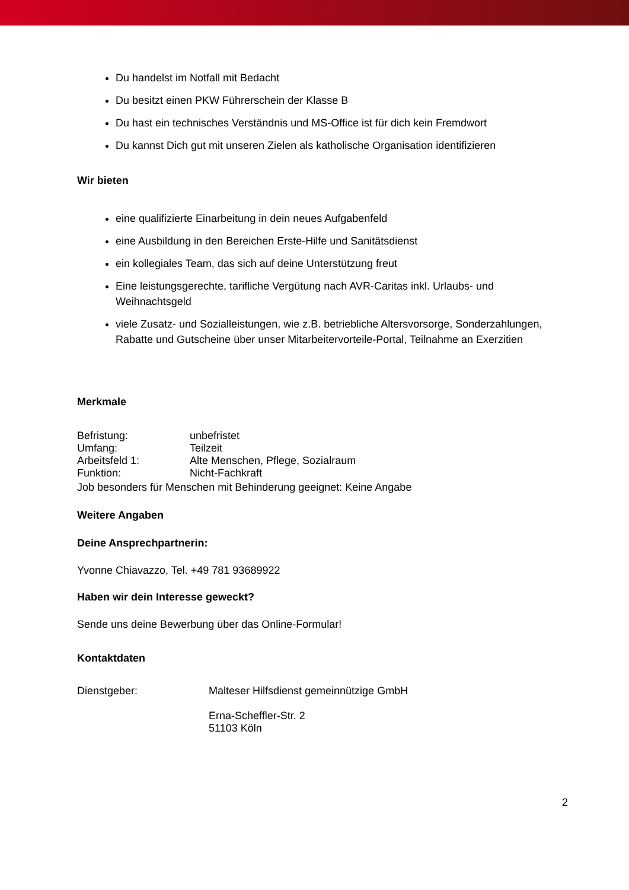Du handelst im Notfall mit Bedacht
Du besitzt einen PKW Führerschein der Klasse B
Du hast ein technisches Verständnis und MS-Office ist für dich kein Fremdwort
Du kannst Dich gut mit unseren Zielen als katholische Organisation identifizieren
Wir bieten
eine qualifizierte Einarbeitung in dein neues Aufgabenfeld
eine Ausbildung in den Bereichen Erste-Hilfe und Sanitätsdienst
ein kollegiales Team, das sich auf deine Unterstützung freut
Eine leistungsgerechte, tarifliche Vergütung nach AVR-Caritas inkl. Urlaubs- und Weihnachtsgeld
viele Zusatz- und Sozialleistungen, wie z.B. betriebliche Altersvorsorge, Sonderzahlungen, Rabatte und Gutscheine über unser Mitarbeitervorteile-Portal, Teilnahme an Exerzitien
Merkmale
Befristung: unbefristet
Umfang: Teilzeit
Arbeitsfeld 1: Alte Menschen, Pflege, Sozialraum
Funktion: Nicht-Fachkraft
Job besonders für Menschen mit Behinderung geeignet: Keine Angabe
Weitere Angaben
Deine Ansprechpartnerin:
Yvonne Chiavazzo, Tel. +49 781 93689922
Haben wir dein Interesse geweckt?
Sende uns deine Bewerbung über das Online-Formular!
Kontaktdaten
Dienstgeber: Malteser Hilfsdienst gemeinnützige GmbH
Erna-Scheffler-Str. 2
51103 Köln
2